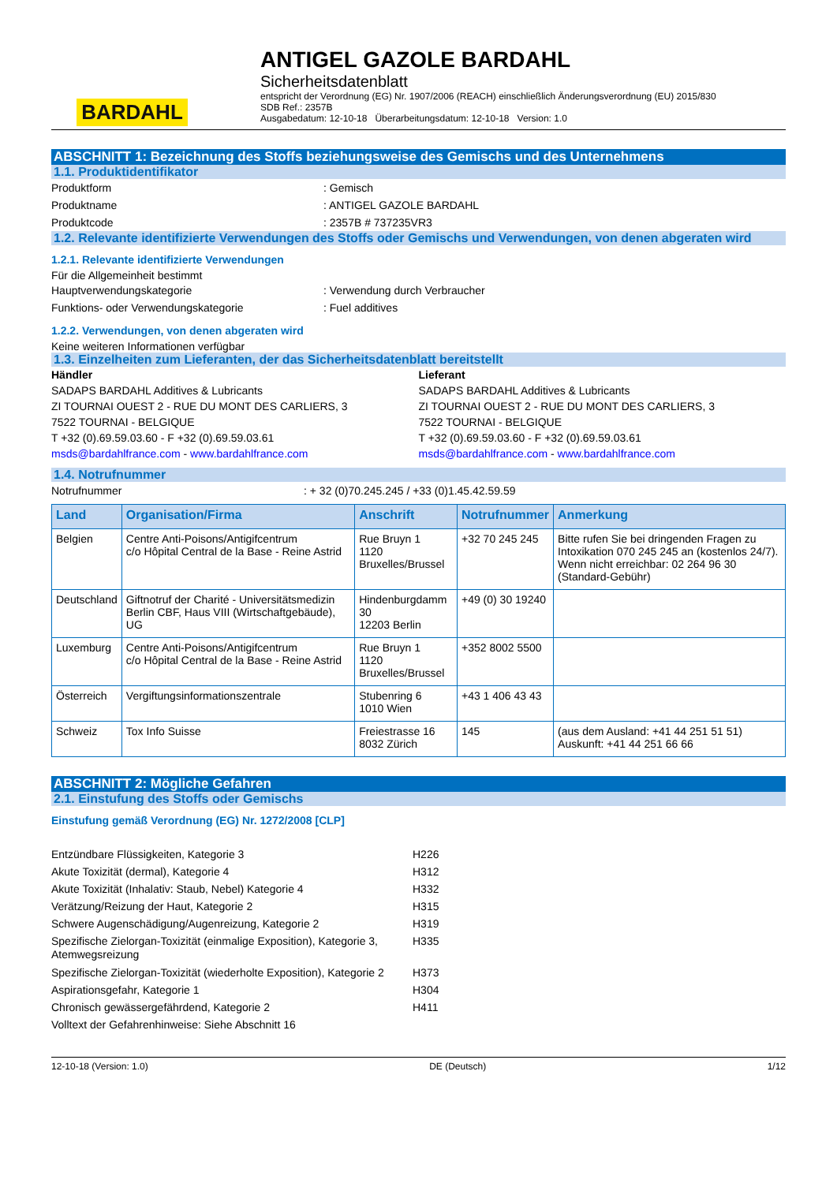BARDAHL
ANTIGEL GAZOLE BARDAHL
Sicherheitsdatenblatt
entspricht der Verordnung (EG) Nr. 1907/2006 (REACH) einschließlich Änderungsverordnung (EU) 2015/830
SDB Ref.: 2357B
Ausgabedatum: 12-10-18 Überarbeitungsdatum: 12-10-18 Version: 1.0
ABSCHNITT 1: Bezeichnung des Stoffs beziehungsweise des Gemischs und des Unternehmens
1.1. Produktidentifikator
Produktform : Gemisch
Produktname : ANTIGEL GAZOLE BARDAHL
Produktcode : 2357B # 737235VR3
1.2. Relevante identifizierte Verwendungen des Stoffs oder Gemischs und Verwendungen, von denen abgeraten wird
1.2.1. Relevante identifizierte Verwendungen
Für die Allgemeinheit bestimmt
Hauptverwendungskategorie : Verwendung durch Verbraucher
Funktions- oder Verwendungskategorie : Fuel additives
1.2.2. Verwendungen, von denen abgeraten wird
Keine weiteren Informationen verfügbar
1.3. Einzelheiten zum Lieferanten, der das Sicherheitsdatenblatt bereitstellt
Händler
SADAPS BARDAHL Additives & Lubricants
ZI TOURNAI OUEST 2 - RUE DU MONT DES CARLIERS, 3
7522 TOURNAI - BELGIQUE
T +32 (0).69.59.03.60 - F +32 (0).69.59.03.61
msds@bardahlfrance.com - www.bardahlfrance.com
Lieferant
SADAPS BARDAHL Additives & Lubricants
ZI TOURNAI OUEST 2 - RUE DU MONT DES CARLIERS, 3
7522 TOURNAI - BELGIQUE
T +32 (0).69.59.03.60 - F +32 (0).69.59.03.61
msds@bardahlfrance.com - www.bardahlfrance.com
1.4. Notrufnummer
Notrufnummer : + 32 (0)70.245.245 / +33 (0)1.45.42.59.59
| Land | Organisation/Firma | Anschrift | Notrufnummer | Anmerkung |
| --- | --- | --- | --- | --- |
| Belgien | Centre Anti-Poisons/Antigifcentrum c/o Hôpital Central de la Base - Reine Astrid | Rue Bruyn 1 1120 Bruxelles/Brussel | +32 70 245 245 | Bitte rufen Sie bei dringenden Fragen zu Intoxikation 070 245 245 an (kostenlos 24/7). Wenn nicht erreichbar: 02 264 96 30 (Standard-Gebühr) |
| Deutschland | Giftnotruf der Charité - Universitätsmedizin Berlin CBF, Haus VIII (Wirtschaftgebäude), UG | Hindenburgdamm 30 12203 Berlin | +49 (0) 30 19240 | |
| Luxemburg | Centre Anti-Poisons/Antigifcentrum c/o Hôpital Central de la Base - Reine Astrid | Rue Bruyn 1 1120 Bruxelles/Brussel | +352 8002 5500 | |
| Österreich | Vergiftungsinformationszentrale | Stubenring 6 1010 Wien | +43 1 406 43 43 | |
| Schweiz | Tox Info Suisse | Freiestrasse 16 8032 Zürich | 145 | (aus dem Ausland: +41 44 251 51 51) Auskunft: +41 44 251 66 66 |
ABSCHNITT 2: Mögliche Gefahren
2.1. Einstufung des Stoffs oder Gemischs
Einstufung gemäß Verordnung (EG) Nr. 1272/2008 [CLP]
Entzündbare Flüssigkeiten, Kategorie 3 H226
Akute Toxizität (dermal), Kategorie 4 H312
Akute Toxizität (Inhalativ: Staub, Nebel) Kategorie 4 H332
Verätzung/Reizung der Haut, Kategorie 2 H315
Schwere Augenschädigung/Augenreizung, Kategorie 2 H319
Spezifische Zielorgan-Toxizität (einmalige Exposition), Kategorie 3, Atemwegsreizung
H335
Spezifische Zielorgan-Toxizität (wiederholte Exposition), Kategorie 2
H373
Aspirationsgefahr, Kategorie 1 H304
Chronisch gewässergefährdend, Kategorie 2 H411
Volltext der Gefahrenhinweise: Siehe Abschnitt 16
12-10-18 (Version: 1.0) DE (Deutsch) 1/12